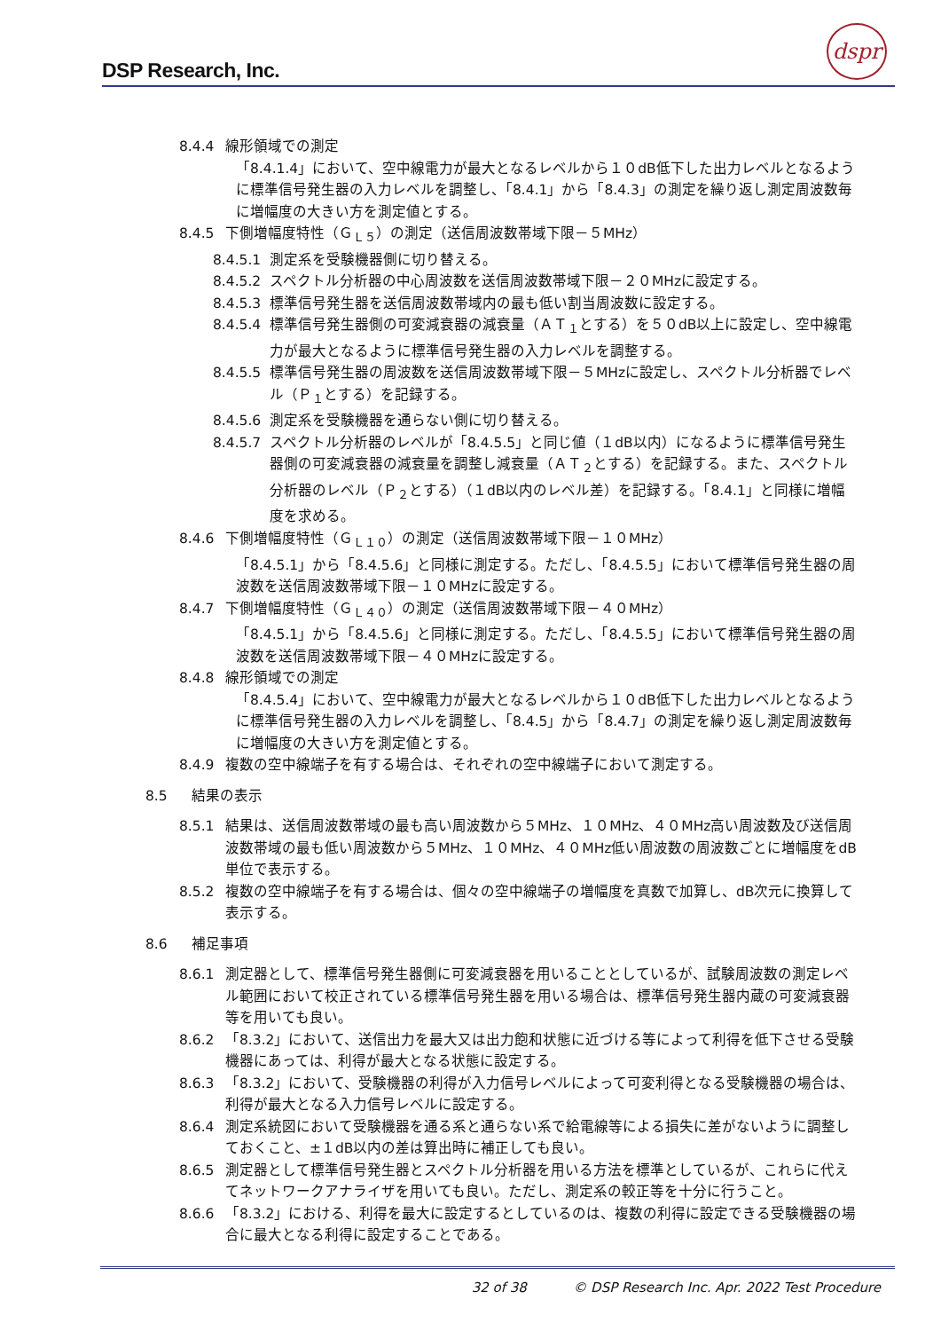DSP Research, Inc.
dspr
8.4.4 線形領域での測定
「8.4.1.4」において、空中線電力が最大となるレベルから１０dB低下した出力レベルとなるように標準信号発生器の入力レベルを調整し、「8.4.1」から「8.4.3」の測定を繰り返し測定周波数毎に増幅度の大きい方を測定値とする。
8.4.5 下側増幅度特性（Ｇ<sub>Ｌ５</sub>）の測定（送信周波数帯域下限－５MHz）
8.4.5.1 測定系を受験機器側に切り替える。
8.4.5.2 スペクトル分析器の中心周波数を送信周波数帯域下限－２０MHzに設定する。
8.4.5.3 標準信号発生器を送信周波数帯域内の最も低い割当周波数に設定する。
8.4.5.4 標準信号発生器側の可変減衰器の減衰量（ＡＴ<sub>１</sub>とする）を５０dB以上に設定し、空中線電力が最大となるように標準信号発生器の入力レベルを調整する。
8.4.5.5 標準信号発生器の周波数を送信周波数帯域下限－５MHzに設定し、スペクトル分析器でレベル（Ｐ<sub>１</sub>とする）を記録する。
8.4.5.6 測定系を受験機器を通らない側に切り替える。
8.4.5.7 スペクトル分析器のレベルが「8.4.5.5」と同じ値（１dB以内）になるように標準信号発生器側の可変減衰器の減衰量を調整し減衰量（ＡＴ<sub>２</sub>とする）を記録する。また、スペクトル分析器のレベル（Ｐ<sub>２</sub>とする）（１dB以内のレベル差）を記録する。「8.4.1」と同様に増幅度を求める。
8.4.6 下側増幅度特性（Ｇ<sub>Ｌ１０</sub>）の測定（送信周波数帯域下限－１０MHz）
「8.4.5.1」から「8.4.5.6」と同様に測定する。ただし、「8.4.5.5」において標準信号発生器の周波数を送信周波数帯域下限－１０MHzに設定する。
8.4.7 下側増幅度特性（Ｇ<sub>Ｌ４０</sub>）の測定（送信周波数帯域下限－４０MHz）
「8.4.5.1」から「8.4.5.6」と同様に測定する。ただし、「8.4.5.5」において標準信号発生器の周波数を送信周波数帯域下限－４０MHzに設定する。
8.4.8 線形領域での測定
「8.4.5.4」において、空中線電力が最大となるレベルから１０dB低下した出力レベルとなるように標準信号発生器の入力レベルを調整し、「8.4.5」から「8.4.7」の測定を繰り返し測定周波数毎に増幅度の大きい方を測定値とする。
8.4.9 複数の空中線端子を有する場合は、それぞれの空中線端子において測定する。
8.5 結果の表示
8.5.1 結果は、送信周波数帯域の最も高い周波数から５MHz、１０MHz、４０MHz高い周波数及び送信周波数帯域の最も低い周波数から５MHz、１０MHz、４０MHz低い周波数の周波数ごとに増幅度をdB単位で表示する。
8.5.2 複数の空中線端子を有する場合は、個々の空中線端子の増幅度を真数で加算し、dB次元に換算して表示する。
8.6 補足事項
8.6.1 測定器として、標準信号発生器側に可変減衰器を用いることとしているが、試験周波数の測定レベル範囲において校正されている標準信号発生器を用いる場合は、標準信号発生器内蔵の可変減衰器等を用いても良い。
8.6.2 「8.3.2」において、送信出力を最大又は出力飽和状態に近づける等によって利得を低下させる受験機器にあっては、利得が最大となる状態に設定する。
8.6.3 「8.3.2」において、受験機器の利得が入力信号レベルによって可変利得となる受験機器の場合は、利得が最大となる入力信号レベルに設定する。
8.6.4 測定系統図において受験機器を通る系と通らない系で給電線等による損失に差がないように調整しておくこと、±１dB以内の差は算出時に補正しても良い。
8.6.5 測定器として標準信号発生器とスペクトル分析器を用いる方法を標準としているが、これらに代えてネットワークアナライザを用いても良い。ただし、測定系の較正等を十分に行うこと。
8.6.6 「8.3.2」における、利得を最大に設定するとしているのは、複数の利得に設定できる受験機器の場合に最大となる利得に設定することである。
32 of 38 © DSP Research Inc. Apr. 2022 Test Procedure